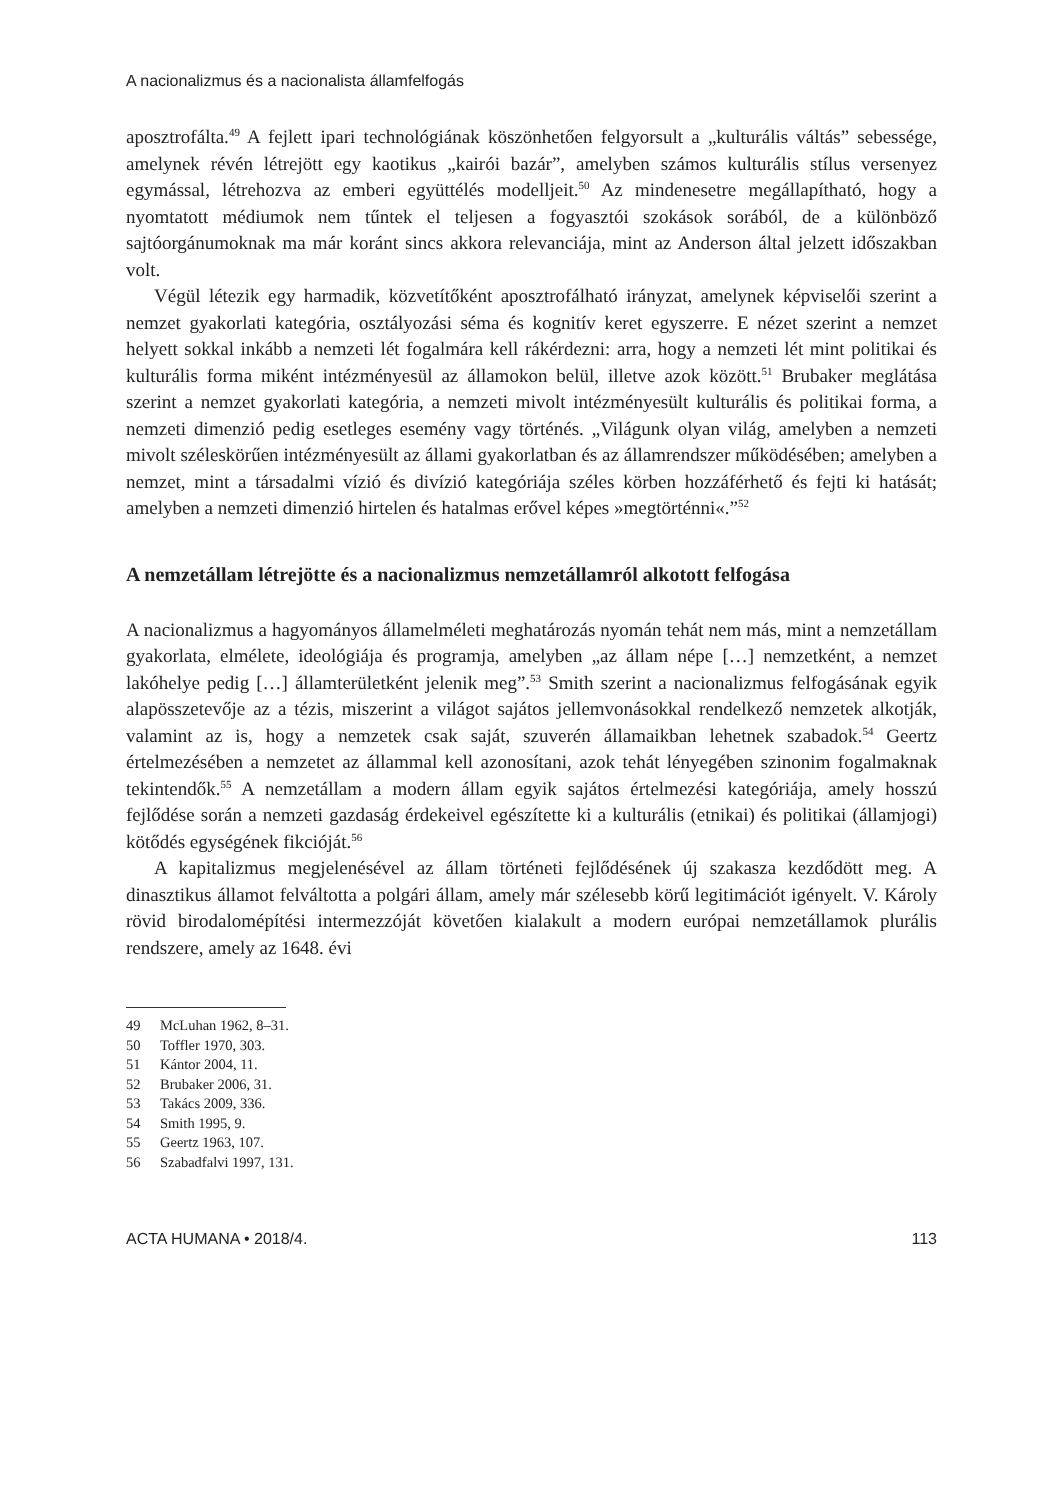A nacionalizmus és a nacionalista államfelfogás
aposztrofálta.<sup>49</sup> A fejlett ipari technológiának köszönhetően felgyorsult a „kulturális váltás” sebessége, amelynek révén létrejött egy kaotikus „kairói bazár”, amelyben számos kulturális stílus versenyez egymással, létrehozva az emberi együttélés modelljeit.<sup>50</sup> Az mindenesetre megállapítható, hogy a nyomtatott médiumok nem tűntek el teljesen a fogyasztói szokások sorából, de a különböző sajtóorgánumoknak ma már koránt sincs akkora relevanciája, mint az Anderson által jelzett időszakban volt.
Végül létezik egy harmadik, közvetítőként aposztrofálható irányzat, amelynek képviselői szerint a nemzet gyakorlati kategória, osztályozási séma és kognitív keret egyszerre. E nézet szerint a nemzet helyett sokkal inkább a nemzeti lét fogalmára kell rákérdezni: arra, hogy a nemzeti lét mint politikai és kulturális forma miként intézményesül az államokon belül, illetve azok között.<sup>51</sup> Brubaker meglátása szerint a nemzet gyakorlati kategória, a nemzeti mivolt intézményesült kulturális és politikai forma, a nemzeti dimenzió pedig esetleges esemény vagy történés. „Világunk olyan világ, amelyben a nemzeti mivolt széleskörűen intézményesült az állami gyakorlatban és az államrendszer működésében; amelyben a nemzet, mint a társadalmi vízió és divízió kategóriája széles körben hozzáférhető és fejti ki hatását; amelyben a nemzeti dimenzió hirtelen és hatalmas erővel képes »megtörténni«.”<sup>52</sup>
A nemzetállam létrejötte és a nacionalizmus nemzetállamról alkotott felfogása
A nacionalizmus a hagyományos államelméleti meghatározás nyomán tehát nem más, mint a nemzetállam gyakorlata, elmélete, ideológiája és programja, amelyben „az állam népe […] nemzetként, a nemzet lakóhelye pedig […] államterületként jelenik meg”.<sup>53</sup> Smith szerint a nacionalizmus felfogásának egyik alapösszetevője az a tézis, miszerint a világot sajátos jellemvonásokkal rendelkező nemzetek alkotják, valamint az is, hogy a nemzetek csak saját, szuverén államaikban lehetnek szabadok.<sup>54</sup> Geertz értelmezésében a nemzetet az állammal kell azonosítani, azok tehát lényegében szinonim fogalmaknak tekintendők.<sup>55</sup> A nemzetállam a modern állam egyik sajátos értelmezési kategóriája, amely hosszú fejlődése során a nemzeti gazdaság érdekeivel egészítette ki a kulturális (etnikai) és politikai (államjogi) kötődés egységének fikcióját.<sup>56</sup>
A kapitalizmus megjelenésével az állam történeti fejlődésének új szakasza kezdődött meg. A dinasztikus államot felváltotta a polgári állam, amely már szélesebb körű legitimációt igényelt. V. Károly rövid birodalomépítési intermezzóját követően kialakult a modern európai nemzetállamok plurális rendszere, amely az 1648. évi
49 McLuhan 1962, 8–31.
50 Toffler 1970, 303.
51 Kántor 2004, 11.
52 Brubaker 2006, 31.
53 Takács 2009, 336.
54 Smith 1995, 9.
55 Geertz 1963, 107.
56 Szabadfalvi 1997, 131.
ACTA HUMANA • 2018/4. 113